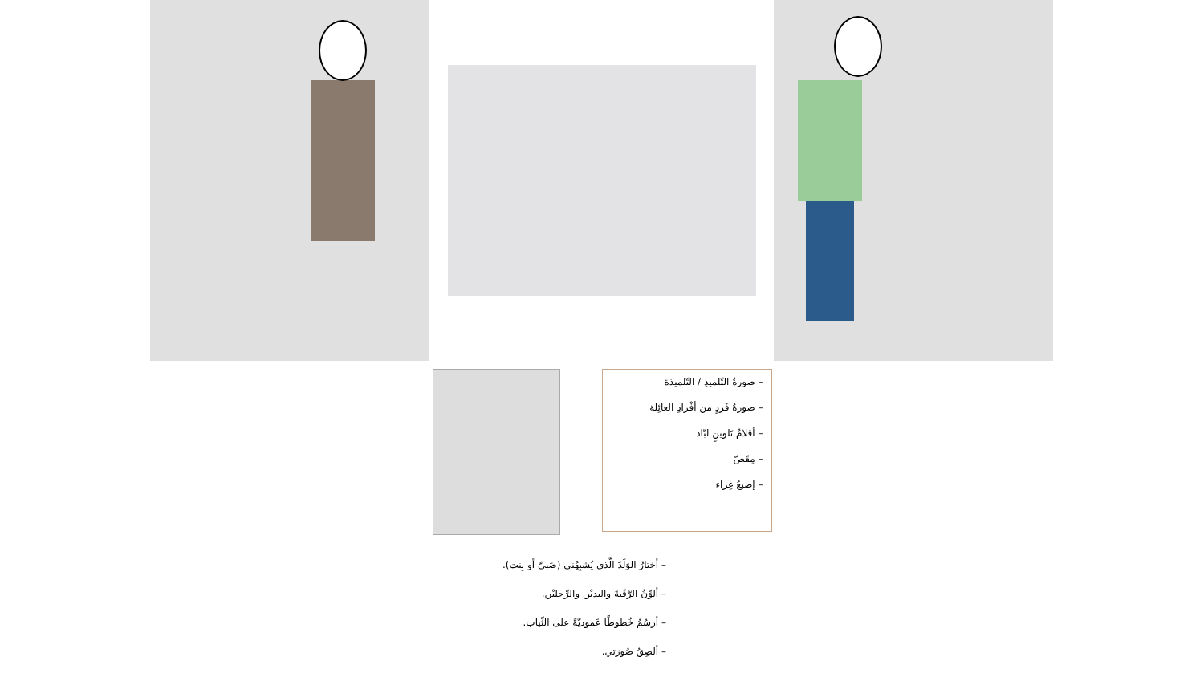– صورةُ التّلميذِ / التّلميذة
– صورةُ فَردٍ من أفْرادِ العائِلة
– أقلامُ تَلوينٍ لبّاد
– مِقَصّ
– إصبعُ غِراء
– أختارُ الوَلَدَ الّذي يُشبِهُني (صَبيّ أو بِنت).
– ألوِّنُ الرَّقَبةَ واليديْن والرِّجليْن.
– أرسُمُ خُطوطًا عَموديّةً على الثّياب.
– ألصِقُ صُورَتي.